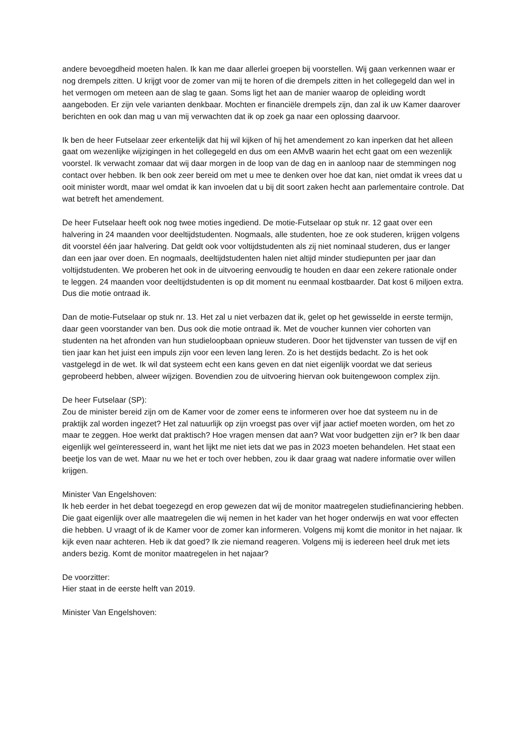andere bevoegdheid moeten halen. Ik kan me daar allerlei groepen bij voorstellen. Wij gaan verkennen waar er nog drempels zitten. U krijgt voor de zomer van mij te horen of die drempels zitten in het collegegeld dan wel in het vermogen om meteen aan de slag te gaan. Soms ligt het aan de manier waarop de opleiding wordt aangeboden. Er zijn vele varianten denkbaar. Mochten er financiële drempels zijn, dan zal ik uw Kamer daarover berichten en ook dan mag u van mij verwachten dat ik op zoek ga naar een oplossing daarvoor.
Ik ben de heer Futselaar zeer erkentelijk dat hij wil kijken of hij het amendement zo kan inperken dat het alleen gaat om wezenlijke wijzigingen in het collegegeld en dus om een AMvB waarin het echt gaat om een wezenlijk voorstel. Ik verwacht zomaar dat wij daar morgen in de loop van de dag en in aanloop naar de stemmingen nog contact over hebben. Ik ben ook zeer bereid om met u mee te denken over hoe dat kan, niet omdat ik vrees dat u ooit minister wordt, maar wel omdat ik kan invoelen dat u bij dit soort zaken hecht aan parlementaire controle. Dat wat betreft het amendement.
De heer Futselaar heeft ook nog twee moties ingediend. De motie-Futselaar op stuk nr. 12 gaat over een halvering in 24 maanden voor deeltijdstudenten. Nogmaals, alle studenten, hoe ze ook studeren, krijgen volgens dit voorstel één jaar halvering. Dat geldt ook voor voltijdstudenten als zij niet nominaal studeren, dus er langer dan een jaar over doen. En nogmaals, deeltijdstudenten halen niet altijd minder studiepunten per jaar dan voltijdstudenten. We proberen het ook in de uitvoering eenvoudig te houden en daar een zekere rationale onder te leggen. 24 maanden voor deeltijdstudenten is op dit moment nu eenmaal kostbaarder. Dat kost 6 miljoen extra. Dus die motie ontraad ik.
Dan de motie-Futselaar op stuk nr. 13. Het zal u niet verbazen dat ik, gelet op het gewisselde in eerste termijn, daar geen voorstander van ben. Dus ook die motie ontraad ik. Met de voucher kunnen vier cohorten van studenten na het afronden van hun studieloopbaan opnieuw studeren. Door het tijdvenster van tussen de vijf en tien jaar kan het juist een impuls zijn voor een leven lang leren. Zo is het destijds bedacht. Zo is het ook vastgelegd in de wet. Ik wil dat systeem echt een kans geven en dat niet eigenlijk voordat we dat serieus geprobeerd hebben, alweer wijzigen. Bovendien zou de uitvoering hiervan ook buitengewoon complex zijn.
De heer Futselaar (SP):
Zou de minister bereid zijn om de Kamer voor de zomer eens te informeren over hoe dat systeem nu in de praktijk zal worden ingezet? Het zal natuurlijk op zijn vroegst pas over vijf jaar actief moeten worden, om het zo maar te zeggen. Hoe werkt dat praktisch? Hoe vragen mensen dat aan? Wat voor budgetten zijn er? Ik ben daar eigenlijk wel geïnteresseerd in, want het lijkt me niet iets dat we pas in 2023 moeten behandelen. Het staat een beetje los van de wet. Maar nu we het er toch over hebben, zou ik daar graag wat nadere informatie over willen krijgen.
Minister Van Engelshoven:
Ik heb eerder in het debat toegezegd en erop gewezen dat wij de monitor maatregelen studiefinanciering hebben. Die gaat eigenlijk over alle maatregelen die wij nemen in het kader van het hoger onderwijs en wat voor effecten die hebben. U vraagt of ik de Kamer voor de zomer kan informeren. Volgens mij komt die monitor in het najaar. Ik kijk even naar achteren. Heb ik dat goed? Ik zie niemand reageren. Volgens mij is iedereen heel druk met iets anders bezig. Komt de monitor maatregelen in het najaar?
De voorzitter:
Hier staat in de eerste helft van 2019.
Minister Van Engelshoven: